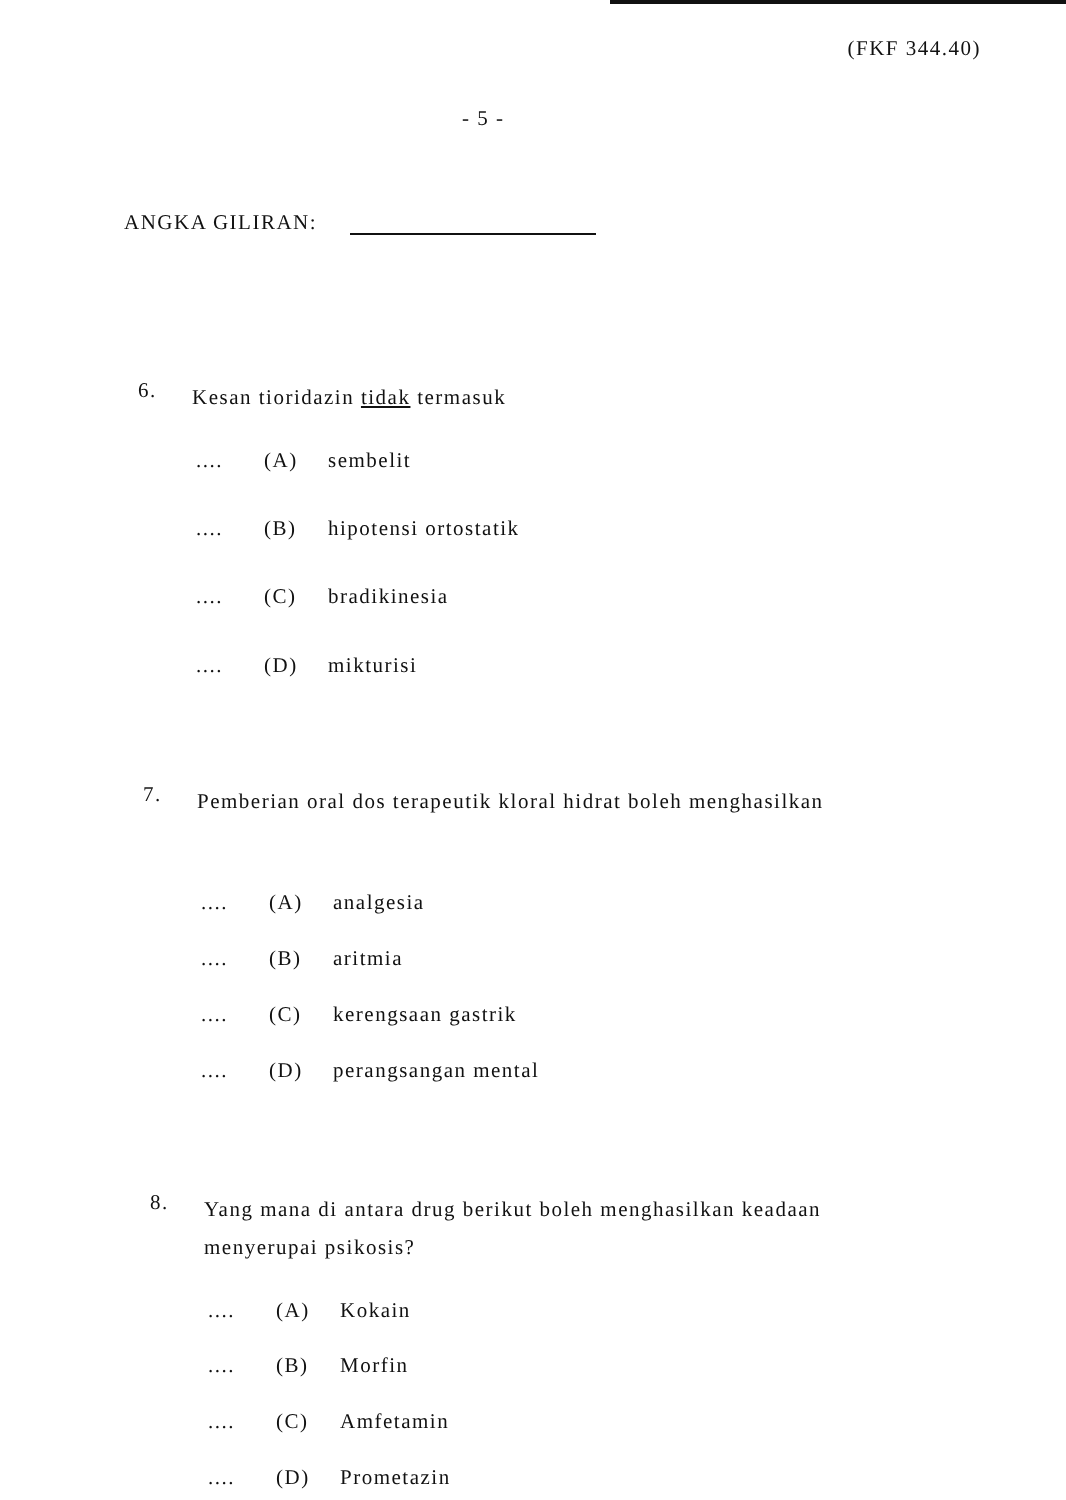(FKF 344.40)
- 5 -
ANGKA GILIRAN:
6. Kesan tioridazin tidak termasuk
.... (A) sembelit
.... (B) hipotensi ortostatik
.... (C) bradikinesia
.... (D) mikturisi
7. Pemberian oral dos terapeutik kloral hidrat boleh menghasilkan
.... (A) analgesia
.... (B) aritmia
.... (C) kerengsaan gastrik
.... (D) perangsangan mental
8. Yang mana di antara drug berikut boleh menghasilkan keadaan menyerupai psikosis?
.... (A) Kokain
.... (B) Morfin
.... (C) Amfetamin
.... (D) Prometazin